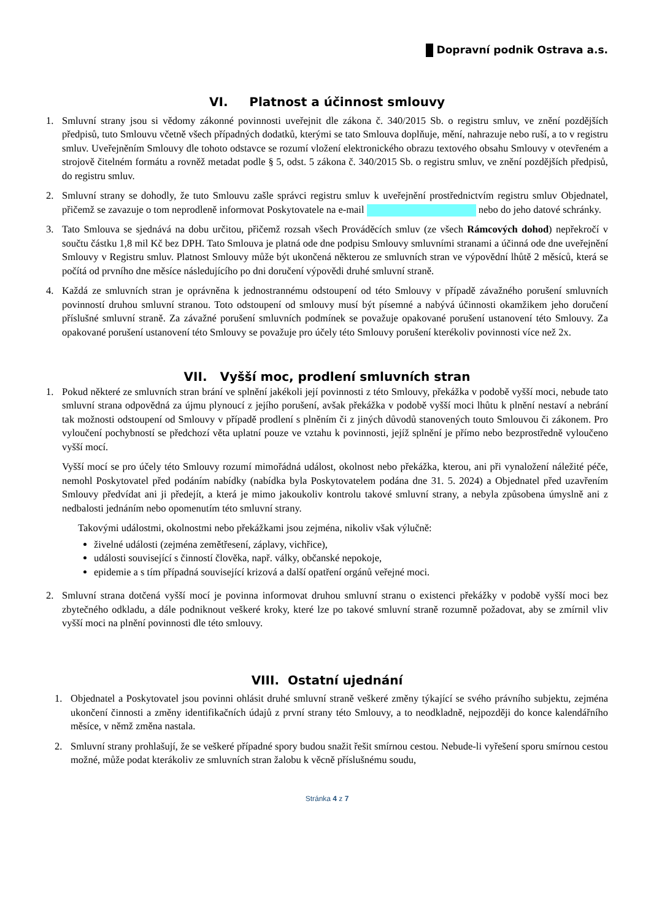Dopravní podnik Ostrava a.s.
VI. Platnost a účinnost smlouvy
1. Smluvní strany jsou si vědomy zákonné povinnosti uveřejnit dle zákona č. 340/2015 Sb. o registru smluv, ve znění pozdějších předpisů, tuto Smlouvu včetně všech případných dodatků, kterými se tato Smlouva doplňuje, mění, nahrazuje nebo ruší, a to v registru smluv. Uveřejněním Smlouvy dle tohoto odstavce se rozumí vložení elektronického obrazu textového obsahu Smlouvy v otevřeném a strojově čitelném formátu a rovněž metadat podle § 5, odst. 5 zákona č. 340/2015 Sb. o registru smluv, ve znění pozdějších předpisů, do registru smluv.
2. Smluvní strany se dohodly, že tuto Smlouvu zašle správci registru smluv k uveřejnění prostřednictvím registru smluv Objednatel, přičemž se zavazuje o tom neprodleně informovat Poskytovatele na e-mail nebo do jeho datové schránky.
3. Tato Smlouva se sjednává na dobu určitou, přičemž rozsah všech Prováděcích smluv (ze všech Rámcových dohod) nepřekročí v součtu částku 1,8 mil Kč bez DPH. Tato Smlouva je platná ode dne podpisu Smlouvy smluvními stranami a účinná ode dne uveřejnění Smlouvy v Registru smluv. Platnost Smlouvy může být ukončená některou ze smluvních stran ve výpovědní lhůtě 2 měsíců, která se počítá od prvního dne měsíce následujícího po dni doručení výpovědi druhé smluvní straně.
4. Každá ze smluvních stran je oprávněna k jednostrannému odstoupení od této Smlouvy v případě závažného porušení smluvních povinností druhou smluvní stranou. Toto odstoupení od smlouvy musí být písemné a nabývá účinnosti okamžikem jeho doručení příslušné smluvní straně. Za závažné porušení smluvních podmínek se považuje opakované porušení ustanovení této Smlouvy. Za opakované porušení ustanovení této Smlouvy se považuje pro účely této Smlouvy porušení kterékoliv povinnosti více než 2x.
VII. Vyšší moc, prodlení smluvních stran
1. Pokud některé ze smluvních stran brání ve splnění jakékoli její povinnosti z této Smlouvy, překážka v podobě vyšší moci, nebude tato smluvní strana odpovědná za újmu plynoucí z jejího porušení, avšak překážka v podobě vyšší moci lhůtu k plnění nestaví a nebrání tak možnosti odstoupení od Smlouvy v případě prodlení s plněním či z jiných důvodů stanovených touto Smlouvou či zákonem. Pro vyloučení pochybností se předchozí věta uplatní pouze ve vztahu k povinnosti, jejíž splnění je přímo nebo bezprostředně vyloučeno vyšší mocí.
Vyšší mocí se pro účely této Smlouvy rozumí mimořádná událost, okolnost nebo překážka, kterou, ani při vynaložení náležité péče, nemohl Poskytovatel před podáním nabídky (nabídka byla Poskytovatelem podána dne 31. 5. 2024) a Objednatel před uzavřením Smlouvy předvídat ani ji předejít, a která je mimo jakoukoliv kontrolu takové smluvní strany, a nebyla způsobena úmyslně ani z nedbalosti jednáním nebo opomenutím této smluvní strany.
Takovými událostmi, okolnostmi nebo překážkami jsou zejména, nikoliv však výlučně:
živelné události (zejména zemětřesení, záplavy, vichřice),
události související s činností člověka, např. války, občanské nepokoje,
epidemie a s tím případná související krizová a další opatření orgánů veřejné moci.
2. Smluvní strana dotčená vyšší mocí je povinna informovat druhou smluvní stranu o existenci překážky v podobě vyšší moci bez zbytečného odkladu, a dále podniknout veškeré kroky, které lze po takové smluvní straně rozumně požadovat, aby se zmírnil vliv vyšší moci na plnění povinnosti dle této smlouvy.
VIII. Ostatní ujednání
1. Objednatel a Poskytovatel jsou povinni ohlásit druhé smluvní straně veškeré změny týkající se svého právního subjektu, zejména ukončení činnosti a změny identifikačních údajů z první strany této Smlouvy, a to neodkladně, nejpozději do konce kalendářního měsíce, v němž změna nastala.
2. Smluvní strany prohlašují, že se veškeré případné spory budou snažit řešit smírnou cestou. Nebude-li vyřešení sporu smírnou cestou možné, může podat kterákoliv ze smluvních stran žalobu k věcně příslušnému soudu,
Stránka 4 z 7